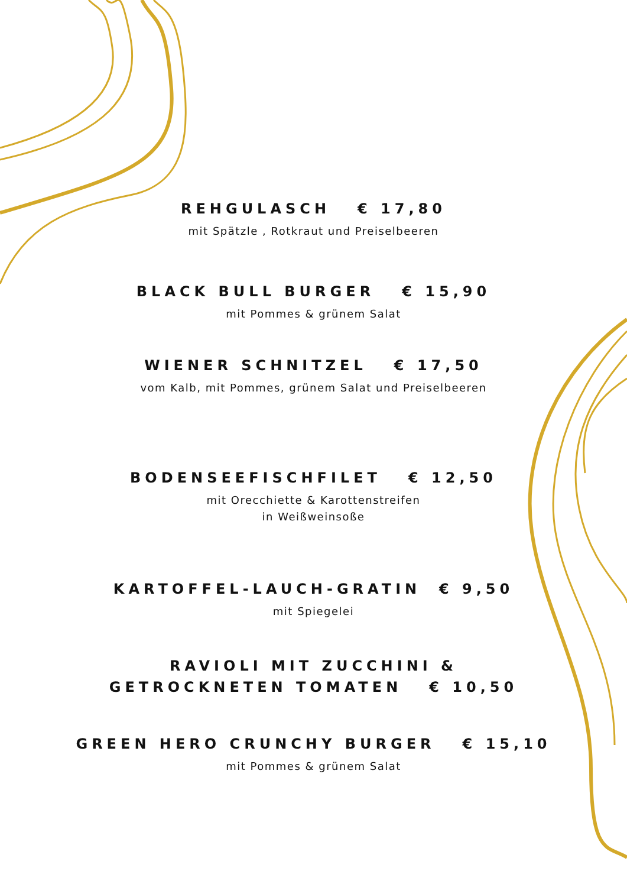REHGULASCH € 17,80
mit Spätzle , Rotkraut und Preiselbeeren
BLACK BULL BURGER € 15,90
mit Pommes & grünem Salat
WIENER SCHNITZEL € 17,50
vom Kalb, mit Pommes, grünem Salat und Preiselbeeren
BODENSEEFISCHFILET € 12,50
mit Orecchiette & Karottenstreifen
in Weißweinsoße
KARTOFFEL-LAUCH-GRATIN € 9,50
mit Spiegelei
RAVIOLI MIT ZUCCHINI &
GETROCKNETEN TOMATEN € 10,50
GREEN HERO CRUNCHY BURGER € 15,10
mit Pommes & grünem Salat